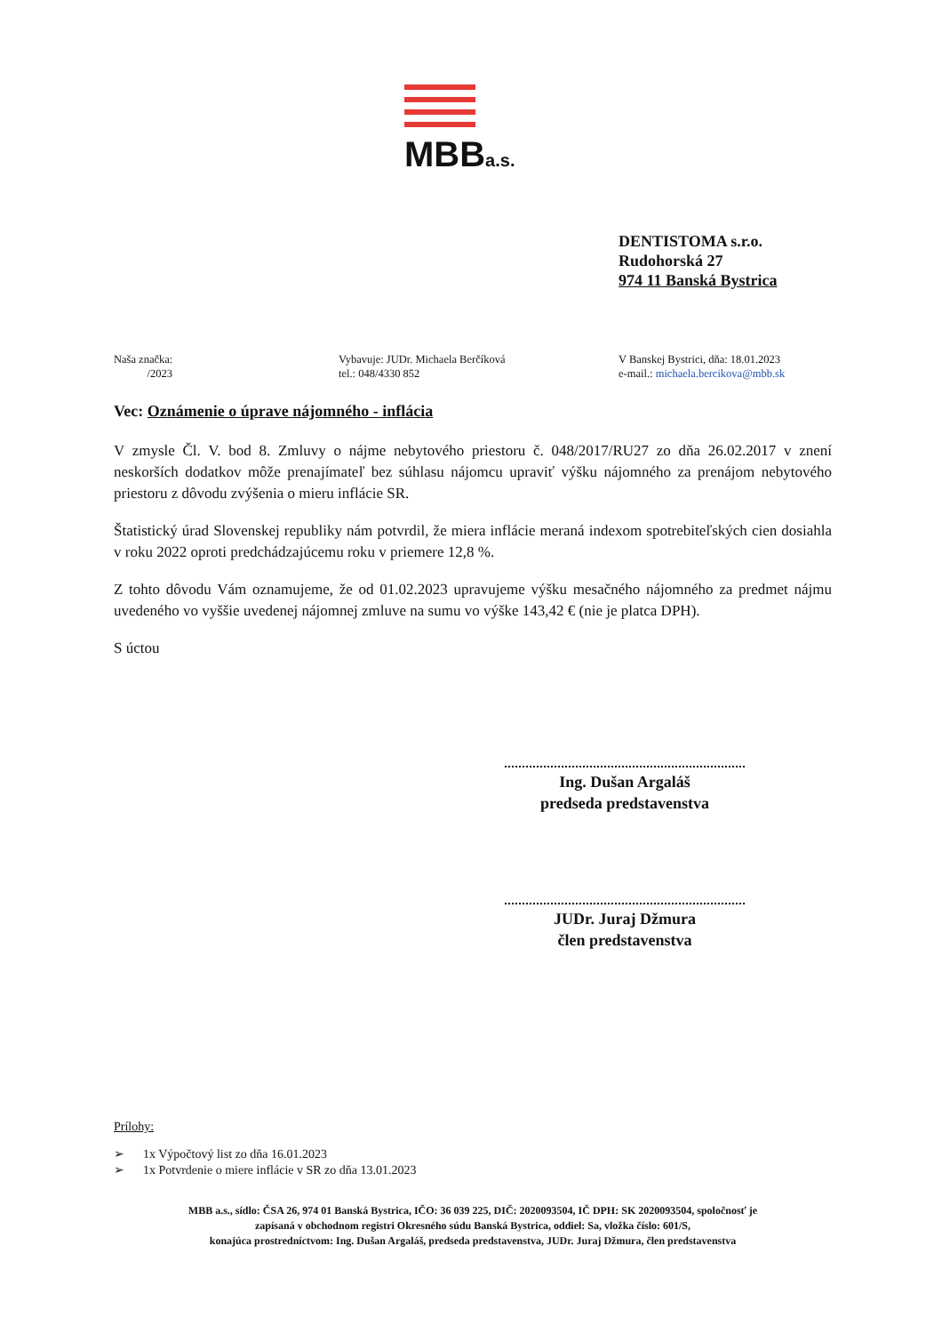MBBa.s.
DENTISTOMA s.r.o.
Rudohorská 27
974 11 Banská Bystrica
Naša značka:
/2023
Vybavuje: JUDr. Michaela Berčíková
tel.: 048/4330 852
V Banskej Bystrici, dňa: 18.01.2023
e-mail.: michaela.bercikova@mbb.sk
Vec: Oznámenie o úprave nájomného - inflácia
V zmysle Čl. V. bod 8. Zmluvy o nájme nebytového priestoru č. 048/2017/RU27 zo dňa 26.02.2017 v znení neskorších dodatkov môže prenajímateľ bez súhlasu nájomcu upraviť výšku nájomného za prenájom nebytového priestoru z dôvodu zvýšenia o mieru inflácie SR.
Štatistický úrad Slovenskej republiky nám potvrdil, že miera inflácie meraná indexom spotrebiteľských cien dosiahla v roku 2022 oproti predchádzajúcemu roku v priemere 12,8 %.
Z tohto dôvodu Vám oznamujeme, že od 01.02.2023 upravujeme výšku mesačného nájomného za predmet nájmu uvedeného vo vyššie uvedenej nájomnej zmluve na sumu vo výške 143,42 € (nie je platca DPH).
S úctou
Ing. Dušan Argaláš
predseda predstavenstva
JUDr. Juraj Džmura
člen predstavenstva
Prílohy:
➢ 1x Výpočtový list zo dňa 16.01.2023
➢ 1x Potvrdenie o miere inflácie v SR zo dňa 13.01.2023
MBB a.s., sídlo: ČSA 26, 974 01 Banská Bystrica, IČO: 36 039 225, DIČ: 2020093504, IČ DPH: SK 2020093504, spoločnosť je
zapísaná v obchodnom registri Okresného súdu Banská Bystrica, oddiel: Sa, vložka číslo: 601/S,
konajúca prostredníctvom: Ing. Dušan Argaláš, predseda predstavenstva, JUDr. Juraj Džmura, člen predstavenstva